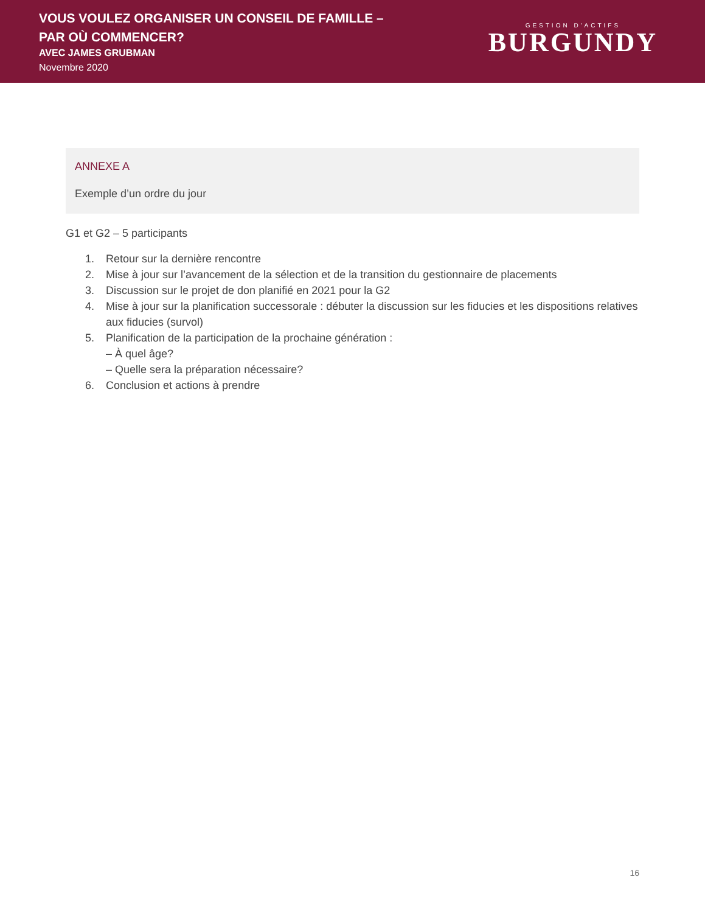VOUS VOULEZ ORGANISER UN CONSEIL DE FAMILLE –
PAR OÙ COMMENCER?
AVEC JAMES GRUBMAN
Novembre 2020
GESTION D'ACTIFS
BURGUNDY
ANNEXE A
Exemple d’un ordre du jour
G1 et G2 – 5 participants
1. Retour sur la dernière rencontre
2. Mise à jour sur l’avancement de la sélection et de la transition du gestionnaire de placements
3. Discussion sur le projet de don planifié en 2021 pour la G2
4. Mise à jour sur la planification successorale : débuter la discussion sur les fiducies et les dispositions relatives aux fiducies (survol)
5. Planification de la participation de la prochaine génération :
– À quel âge?
– Quelle sera la préparation nécessaire?
6. Conclusion et actions à prendre
16